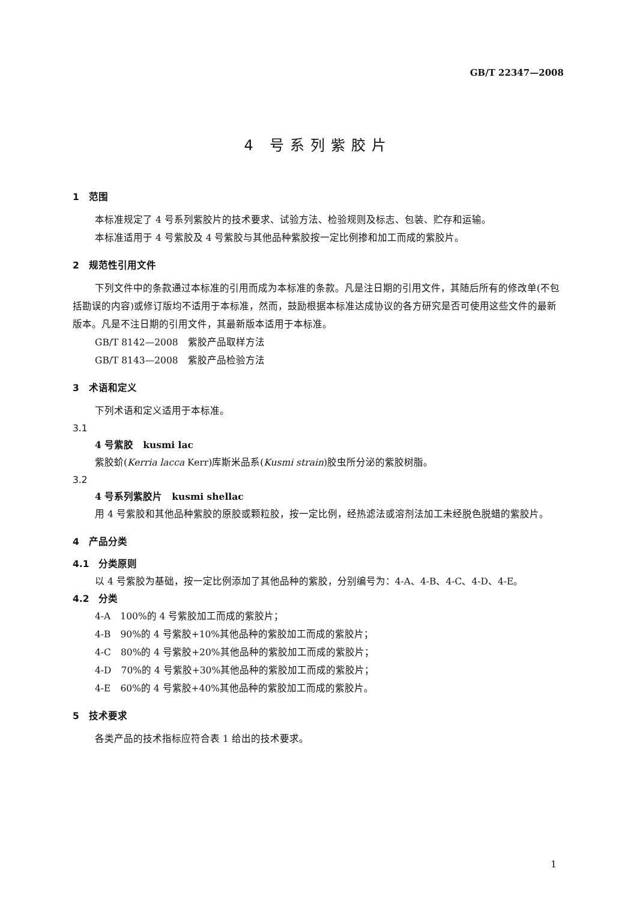GB/T 22347—2008
4 号系列紫胶片
1　范围
本标准规定了 4 号系列紫胶片的技术要求、试验方法、检验规则及标志、包装、贮存和运输。
本标准适用于 4 号紫胶及 4 号紫胶与其他品种紫胶按一定比例掺和加工而成的紫胶片。
2　规范性引用文件
下列文件中的条款通过本标准的引用而成为本标准的条款。凡是注日期的引用文件，其随后所有的修改单(不包括勘误的内容)或修订版均不适用于本标准，然而，鼓励根据本标准达成协议的各方研究是否可使用这些文件的最新版本。凡是不注日期的引用文件，其最新版本适用于本标准。
GB/T 8142—2008　紫胶产品取样方法
GB/T 8143—2008　紫胶产品检验方法
3　术语和定义
下列术语和定义适用于本标准。
3.1
4 号紫胶　kusmi lac
紫胶蚧(Kerria lacca Kerr)库斯米品系(Kusmi strain)胶虫所分泌的紫胶树脂。
3.2
4 号系列紫胶片　kusmi shellac
用 4 号紫胶和其他品种紫胶的原胶或颗粒胶，按一定比例，经热滤法或溶剂法加工未经脱色脱蜡的紫胶片。
4　产品分类
4.1　分类原则
以 4 号紫胶为基础，按一定比例添加了其他品种的紫胶，分别编号为：4-A、4-B、4-C、4-D、4-E。
4.2　分类
4-A　100%的 4 号紫胶加工而成的紫胶片；
4-B　90%的 4 号紫胶+10%其他品种的紫胶加工而成的紫胶片；
4-C　80%的 4 号紫胶+20%其他品种的紫胶加工而成的紫胶片；
4-D　70%的 4 号紫胶+30%其他品种的紫胶加工而成的紫胶片；
4-E　60%的 4 号紫胶+40%其他品种的紫胶加工而成的紫胶片。
5　技术要求
各类产品的技术指标应符合表 1 给出的技术要求。
1